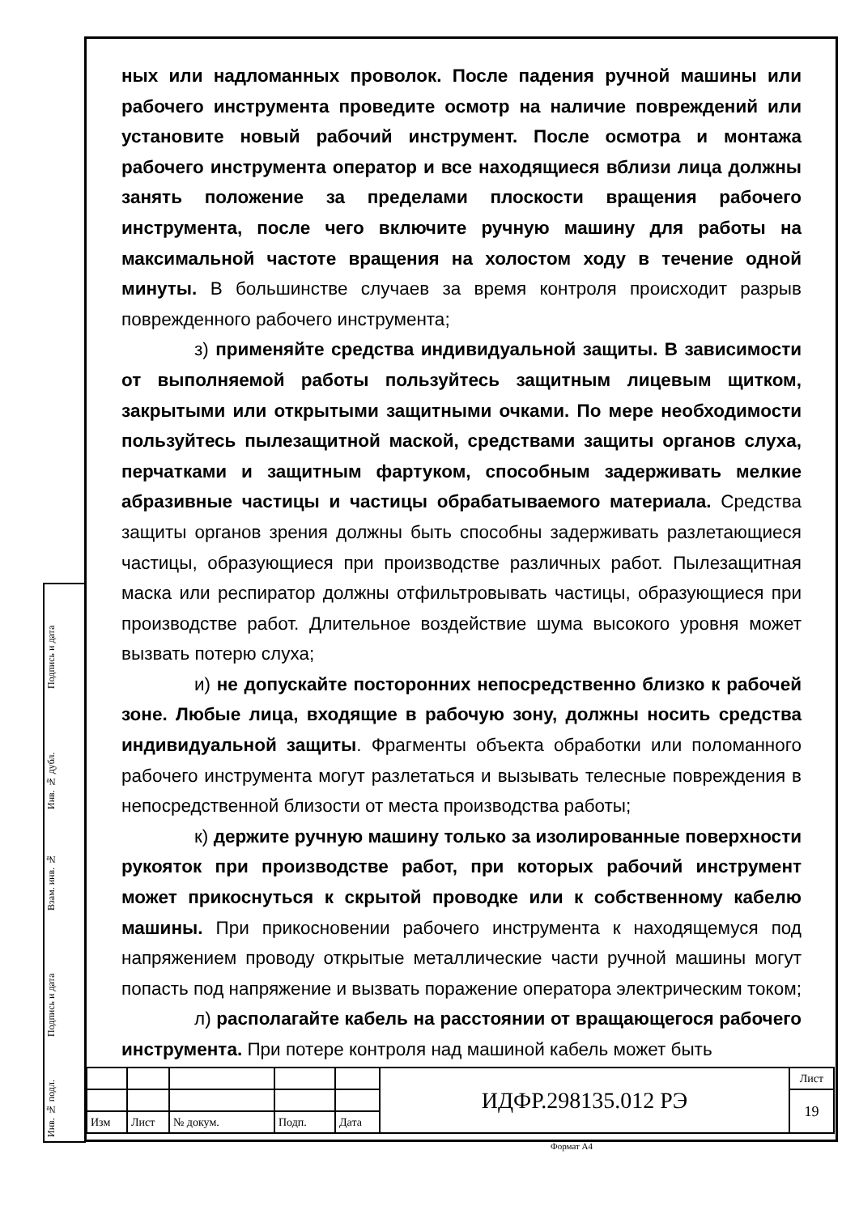Подпись и дата
Инв. № дубл.
Взам. инв. №
Подпись и дата
Инв. № подл.
ных или надломанных проволок. После падения ручной машины или рабочего инструмента проведите осмотр на наличие повреждений или установите новый рабочий инструмент. После осмотра и монтажа рабочего инструмента оператор и все находящиеся вблизи лица должны занять положение за пределами плоскости вращения рабочего инструмента, после чего включите ручную машину для работы на максимальной частоте вращения на холостом ходу в течение одной минуты. В большинстве случаев за время контроля происходит разрыв поврежденного рабочего инструмента;
з) применяйте средства индивидуальной защиты. В зависимости от выполняемой работы пользуйтесь защитным лицевым щитком, закрытыми или открытыми защитными очками. По мере необходимости пользуйтесь пылезащитной маской, средствами защиты органов слуха, перчатками и защитным фартуком, способным задерживать мелкие абразивные частицы и частицы обрабатываемого материала. Средства защиты органов зрения должны быть способны задерживать разлетающиеся частицы, образующиеся при производстве различных работ. Пылезащитная маска или респиратор должны отфильтровывать частицы, образующиеся при производстве работ. Длительное воздействие шума высокого уровня может вызвать потерю слуха;
и) не допускайте посторонних непосредственно близко к рабочей зоне. Любые лица, входящие в рабочую зону, должны носить средства индивидуальной защиты. Фрагменты объекта обработки или поломанного рабочего инструмента могут разлетаться и вызывать телесные повреждения в непосредственной близости от места производства работы;
к) держите ручную машину только за изолированные поверхности рукояток при производстве работ, при которых рабочий инструмент может прикоснуться к скрытой проводке или к собственному кабелю машины. При прикосновении рабочего инструмента к находящемуся под напряжением проводу открытые металлические части ручной машины могут попасть под напряжение и вызвать поражение оператора электрическим током;
л) располагайте кабель на расстоянии от вращающегося рабочего инструмента. При потере контроля над машиной кабель может быть
| | | | | | ИДФР.298135.012 РЭ | Лист |
| | | | | | | 19 |
| Изм | Лист | № докум. | Подп. | Дата | | |
Формат А4